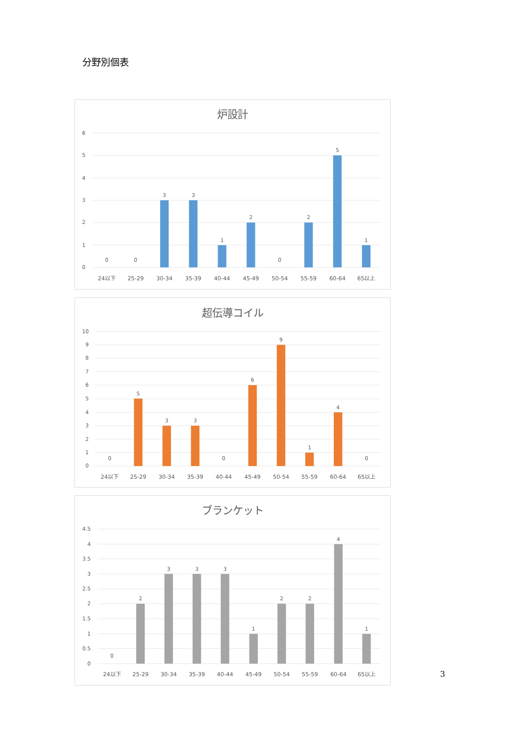分野別個表
炉設計
6
5
4
3
2
1
0
0
0
3
3
1
2
0
2
5
1
24以下
25-29
30-34
35-39
40-44
45-49
50-54
55-59
60-64
65以上
超伝導コイル
10
9
8
7
6
5
4
3
2
1
0
0
5
3
3
0
6
9
1
4
0
24以下
25-29
30-34
35-39
40-44
45-49
50-54
55-59
60-64
65以上
ブランケット
4.5
4
3.5
3
2.5
2
1.5
1
0.5
0
0
2
3
3
3
1
2
2
4
1
24以下
25-29
30-34
35-39
40-44
45-49
50-54
55-59
60-64
65以上
3